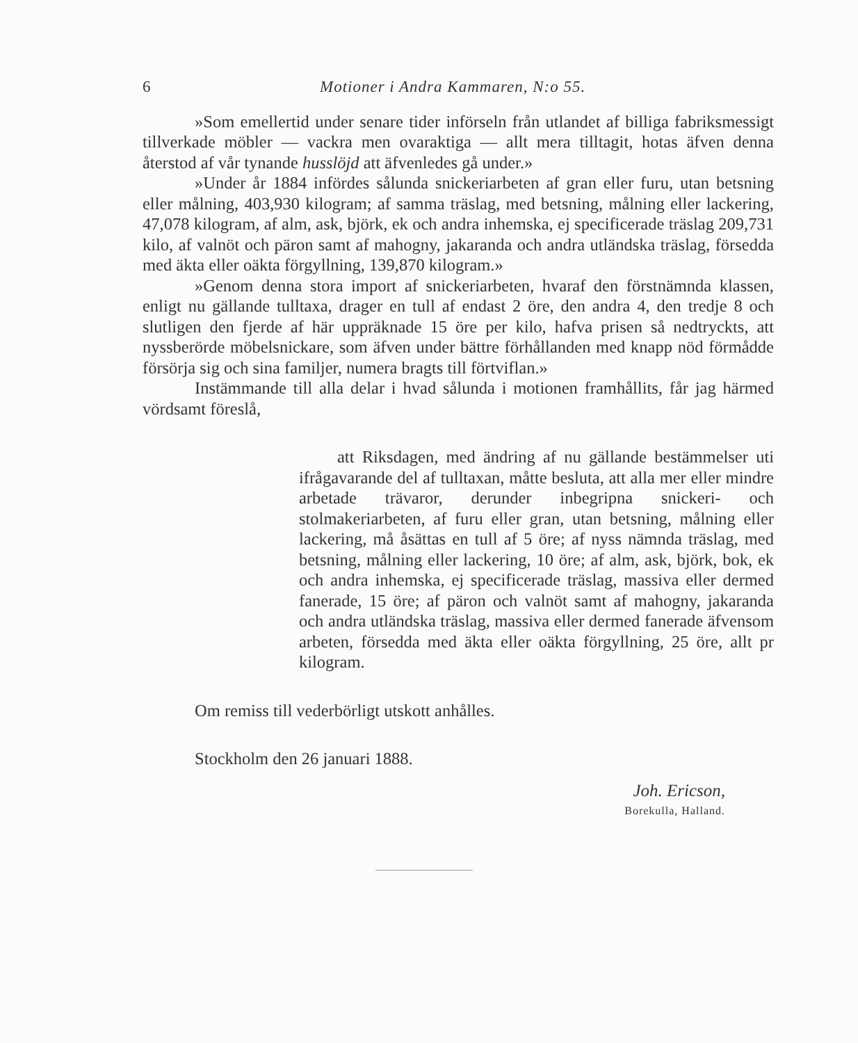6 Motioner i Andra Kammaren, N:o 55.
»Som emellertid under senare tider införseln från utlandet af billiga fabriksmessigt tillverkade möbler — vackra men ovaraktiga — allt mera tilltagit, hotas äfven denna återstod af vår tynande husslöjd att äfvenledes gå under.»
»Under år 1884 infördes sålunda snickeriarbeten af gran eller furu, utan betsning eller målning, 403,930 kilogram; af samma träslag, med betsning, målning eller lackering, 47,078 kilogram, af alm, ask, björk, ek och andra inhemska, ej specificerade träslag 209,731 kilo, af valnöt och päron samt af mahogny, jakaranda och andra utländska träslag, försedda med äkta eller oäkta förgyllning, 139,870 kilogram.»
»Genom denna stora import af snickeriarbeten, hvaraf den förstnämnda klassen, enligt nu gällande tulltaxa, drager en tull af endast 2 öre, den andra 4, den tredje 8 och slutligen den fjerde af här uppräknade 15 öre per kilo, hafva prisen så nedtryckts, att nyssberörde möbelsnickare, som äfven under bättre förhållanden med knapp nöd förmådde försörja sig och sina familjer, numera bragts till förtviflan.»
Instämmande till alla delar i hvad sålunda i motionen framhållits, får jag härmed vördsamt föreslå,
att Riksdagen, med ändring af nu gällande bestämmelser uti ifrågavarande del af tulltaxan, måtte besluta, att alla mer eller mindre arbetade trävaror, derunder inbegripna snickeri- och stolmakeriarbeten, af furu eller gran, utan betsning, målning eller lackering, må åsättas en tull af 5 öre; af nyss nämnda träslag, med betsning, målning eller lackering, 10 öre; af alm, ask, björk, bok, ek och andra inhemska, ej specificerade träslag, massiva eller dermed fanerade, 15 öre; af päron och valnöt samt af mahogny, jakaranda och andra utländska träslag, massiva eller dermed fanerade äfvensom arbeten, försedda med äkta eller oäkta förgyllning, 25 öre, allt pr kilogram.
Om remiss till vederbörligt utskott anhålles.
Stockholm den 26 januari 1888.
Joh. Ericson,
Borekulla, Halland.